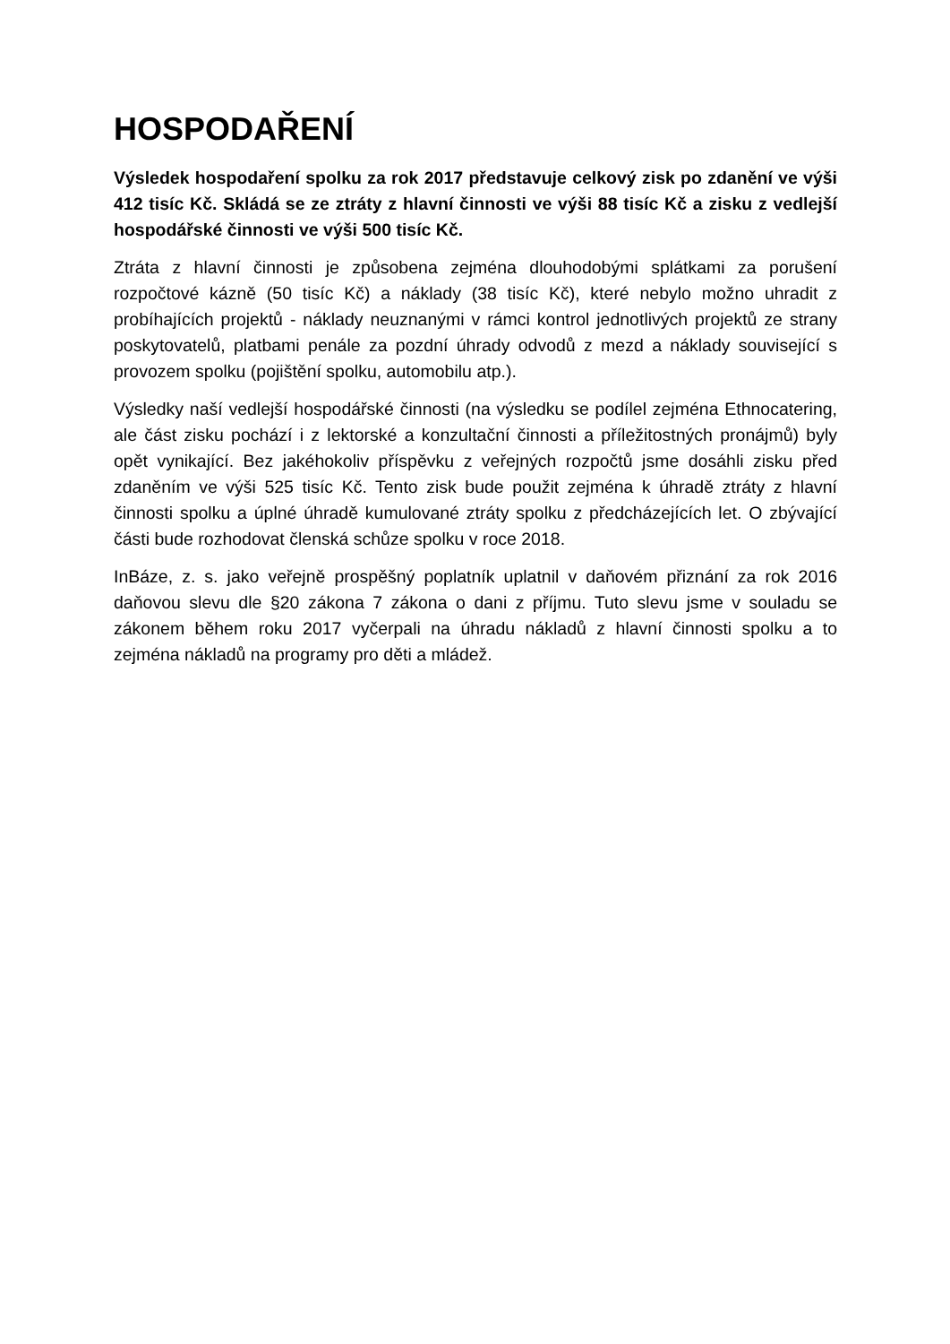HOSPODAŘENÍ
Výsledek hospodaření spolku za rok 2017 představuje celkový zisk po zdanění ve výši 412 tisíc Kč. Skládá se ze ztráty z hlavní činnosti ve výši 88 tisíc Kč a zisku z vedlejší hospodářské činnosti ve výši 500 tisíc Kč.
Ztráta z hlavní činnosti je způsobena zejména dlouhodobými splátkami za porušení rozpočtové kázně (50 tisíc Kč) a náklady (38 tisíc Kč), které nebylo možno uhradit z probíhajících projektů - náklady neuznanými v rámci kontrol jednotlivých projektů ze strany poskytovatelů, platbami penále za pozdní úhrady odvodů z mezd a náklady související s provozem spolku (pojištění spolku, automobilu atp.).
Výsledky naší vedlejší hospodářské činnosti (na výsledku se podílel zejména Ethnocatering, ale část zisku pochází i z lektorské a konzultační činnosti a příležitostných pronájmů) byly opět vynikající. Bez jakéhokoliv příspěvku z veřejných rozpočtů jsme dosáhli zisku před zdaněním ve výši 525 tisíc Kč. Tento zisk bude použit zejména k úhradě ztráty z hlavní činnosti spolku a úplné úhradě kumulované ztráty spolku z předcházejících let. O zbývající části bude rozhodovat členská schůze spolku v roce 2018.
InBáze, z. s. jako veřejně prospěšný poplatník uplatnil v daňovém přiznání za rok 2016 daňovou slevu dle §20 zákona 7 zákona o dani z příjmu. Tuto slevu jsme v souladu se zákonem během roku 2017 vyčerpali na úhradu nákladů z hlavní činnosti spolku a to zejména nákladů na programy pro děti a mládež.